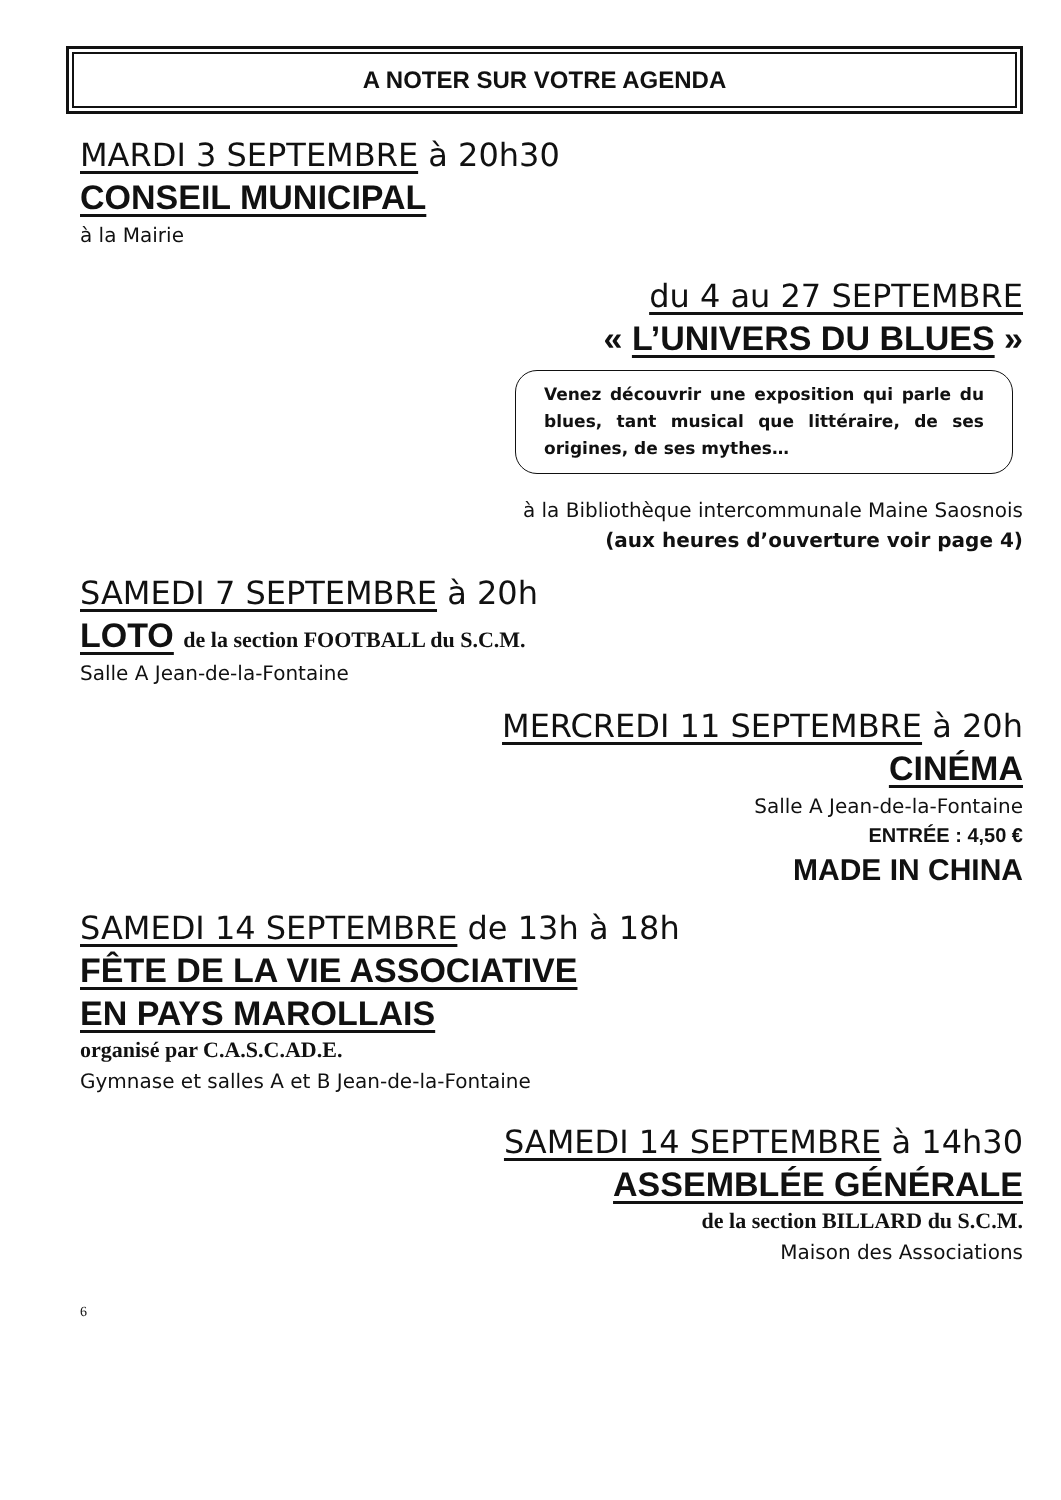A NOTER SUR VOTRE AGENDA
MARDI 3 SEPTEMBRE à 20h30
CONSEIL MUNICIPAL
à la Mairie
du 4 au 27 SEPTEMBRE
« L’UNIVERS DU BLUES »
Venez découvrir une exposition qui parle du blues, tant musical que littéraire, de ses origines, de ses mythes…
à la Bibliothèque intercommunale Maine Saosnois
(aux heures d’ouverture voir page 4)
SAMEDI 7 SEPTEMBRE à 20h
LOTO de la section FOOTBALL du S.C.M.
Salle A Jean-de-la-Fontaine
MERCREDI 11 SEPTEMBRE à 20h
CINÉMA
Salle A Jean-de-la-Fontaine
ENTRÉE : 4,50 €
MADE IN CHINA
SAMEDI 14 SEPTEMBRE de 13h à 18h
FÊTE DE LA VIE ASSOCIATIVE
EN PAYS MAROLLAIS
organisé par C.A.S.C.AD.E.
Gymnase et salles A et B Jean-de-la-Fontaine
SAMEDI 14 SEPTEMBRE à 14h30
ASSEMBLÉE GÉNÉRALE
de la section BILLARD du S.C.M.
Maison des Associations
6